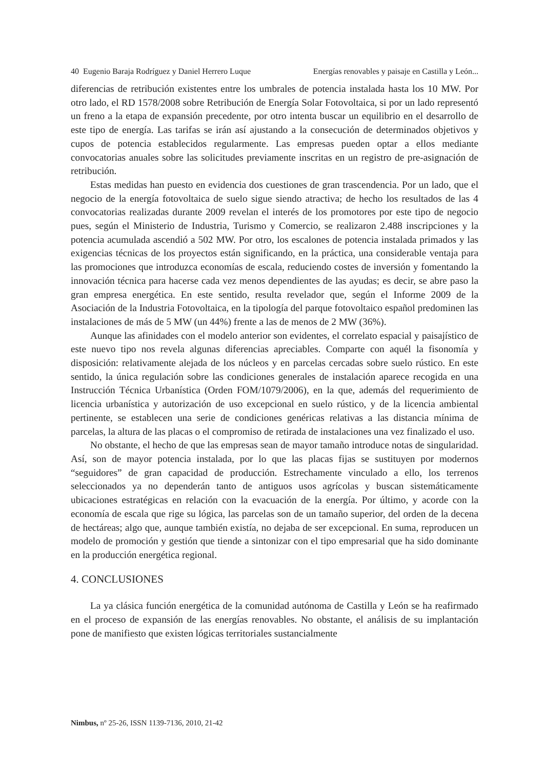40 Eugenio Baraja Rodríguez y Daniel Herrero Luque Energías renovables y paisaje en Castilla y León...
diferencias de retribución existentes entre los umbrales de potencia instalada hasta los 10 MW. Por otro lado, el RD 1578/2008 sobre Retribución de Energía Solar Fotovoltaica, si por un lado representó un freno a la etapa de expansión precedente, por otro intenta buscar un equilibrio en el desarrollo de este tipo de energía. Las tarifas se irán así ajustando a la consecución de determinados objetivos y cupos de potencia establecidos regularmente. Las empresas pueden optar a ellos mediante convocatorias anuales sobre las solicitudes previamente inscritas en un registro de pre-asignación de retribución.
Estas medidas han puesto en evidencia dos cuestiones de gran trascendencia. Por un lado, que el negocio de la energía fotovoltaica de suelo sigue siendo atractiva; de hecho los resultados de las 4 convocatorias realizadas durante 2009 revelan el interés de los promotores por este tipo de negocio pues, según el Ministerio de Industria, Turismo y Comercio, se realizaron 2.488 inscripciones y la potencia acumulada ascendió a 502 MW. Por otro, los escalones de potencia instalada primados y las exigencias técnicas de los proyectos están significando, en la práctica, una considerable ventaja para las promociones que introduzca economías de escala, reduciendo costes de inversión y fomentando la innovación técnica para hacerse cada vez menos dependientes de las ayudas; es decir, se abre paso la gran empresa energética. En este sentido, resulta revelador que, según el Informe 2009 de la Asociación de la Industria Fotovoltaica, en la tipología del parque fotovoltaico español predominen las instalaciones de más de 5 MW (un 44%) frente a las de menos de 2 MW (36%).
Aunque las afinidades con el modelo anterior son evidentes, el correlato espacial y paisajístico de este nuevo tipo nos revela algunas diferencias apreciables. Comparte con aquél la fisonomía y disposición: relativamente alejada de los núcleos y en parcelas cercadas sobre suelo rústico. En este sentido, la única regulación sobre las condiciones generales de instalación aparece recogida en una Instrucción Técnica Urbanística (Orden FOM/1079/2006), en la que, además del requerimiento de licencia urbanística y autorización de uso excepcional en suelo rústico, y de la licencia ambiental pertinente, se establecen una serie de condiciones genéricas relativas a las distancia mínima de parcelas, la altura de las placas o el compromiso de retirada de instalaciones una vez finalizado el uso.
No obstante, el hecho de que las empresas sean de mayor tamaño introduce notas de singularidad. Así, son de mayor potencia instalada, por lo que las placas fijas se sustituyen por modernos “seguidores” de gran capacidad de producción. Estrechamente vinculado a ello, los terrenos seleccionados ya no dependerán tanto de antiguos usos agrícolas y buscan sistemáticamente ubicaciones estratégicas en relación con la evacuación de la energía. Por último, y acorde con la economía de escala que rige su lógica, las parcelas son de un tamaño superior, del orden de la decena de hectáreas; algo que, aunque también existía, no dejaba de ser excepcional. En suma, reproducen un modelo de promoción y gestión que tiende a sintonizar con el tipo empresarial que ha sido dominante en la producción energética regional.
4. CONCLUSIONES
La ya clásica función energética de la comunidad autónoma de Castilla y León se ha reafirmado en el proceso de expansión de las energías renovables. No obstante, el análisis de su implantación pone de manifiesto que existen lógicas territoriales sustancialmente
Nimbus, nº 25-26, ISSN 1139-7136, 2010, 21-42